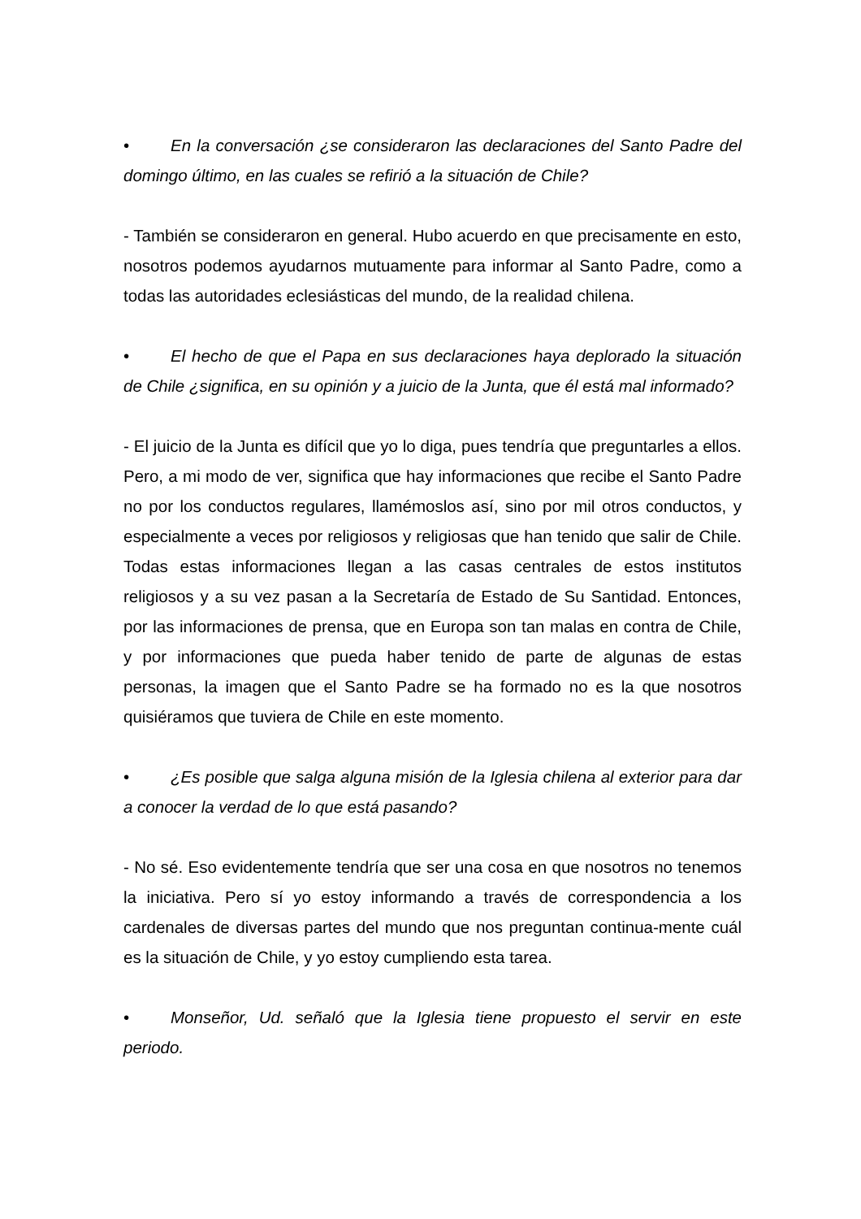• En la conversación ¿se consideraron las declaraciones del Santo Padre del domingo último, en las cuales se refirió a la situación de Chile?
- También se consideraron en general. Hubo acuerdo en que precisamente en esto, nosotros podemos ayudarnos mutuamente para informar al Santo Padre, como a todas las autoridades eclesiásticas del mundo, de la realidad chilena.
• El hecho de que el Papa en sus declaraciones haya deplorado la situación de Chile ¿significa, en su opinión y a juicio de la Junta, que él está mal informado?
- El juicio de la Junta es difícil que yo lo diga, pues tendría que preguntarles a ellos. Pero, a mi modo de ver, significa que hay informaciones que recibe el Santo Padre no por los conductos regulares, llamémoslos así, sino por mil otros conductos, y especialmente a veces por religiosos y religiosas que han tenido que salir de Chile. Todas estas informaciones llegan a las casas centrales de estos institutos religiosos y a su vez pasan a la Secretaría de Estado de Su Santidad. Entonces, por las informaciones de prensa, que en Europa son tan malas en contra de Chile, y por informaciones que pueda haber tenido de parte de algunas de estas personas, la imagen que el Santo Padre se ha formado no es la que nosotros quisiéramos que tuviera de Chile en este momento.
• ¿Es posible que salga alguna misión de la Iglesia chilena al exterior para dar a conocer la verdad de lo que está pasando?
- No sé. Eso evidentemente tendría que ser una cosa en que nosotros no tenemos la iniciativa. Pero sí yo estoy informando a través de correspondencia a los cardenales de diversas partes del mundo que nos preguntan continua-mente cuál es la situación de Chile, y yo estoy cumpliendo esta tarea.
• Monseñor, Ud. señaló que la Iglesia tiene propuesto el servir en este periodo.